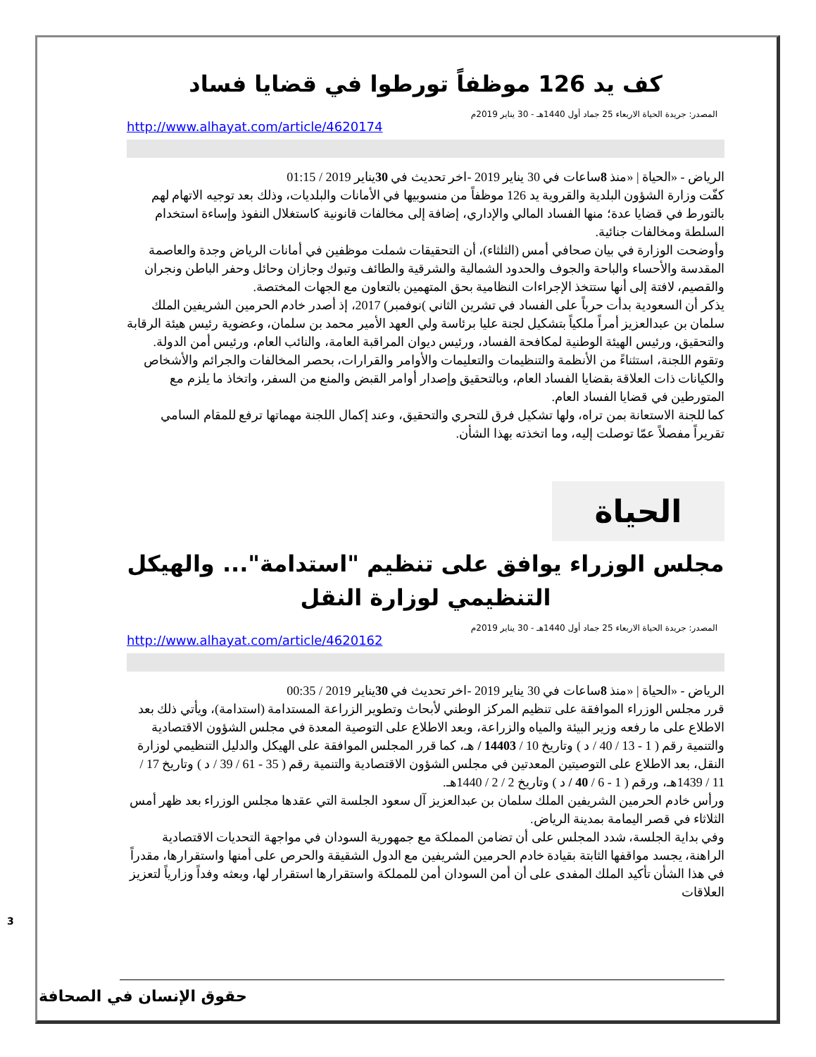كف يد 126 موظفاً تورطوا في قضايا فساد
المصدر: جريدة الحياة الاربعاء 25 جماد أول 1440هـ - 30 يناير 2019م
http://www.alhayat.com/article/4620174
الرياض - «الحياة | «منذ 8ساعات في 30 يناير 2019 -اخر تحديث في 30يناير 2019 / 01:15
كفّت وزارة الشؤون البلدية والقروية يد 126 موظفاً من منسوبيها في الأمانات والبلديات، وذلك بعد توجيه الاتهام لهم بالتورط في قضايا عدة؛ منها الفساد المالي والإداري، إضافة إلى مخالفات قانونية كاستغلال النفوذ وإساءة استخدام السلطة ومخالفات جنائية.
وأوضحت الوزارة في بيان صحافي أمس (الثلثاء)، أن التحقيقات شملت موظفين في أمانات الرياض وجدة والعاصمة المقدسة والأحساء والباحة والجوف والحدود الشمالية والشرقية والطائف وتبوك وجازان وحائل وحفر الباطن ونجران والقصيم، لافتة إلى أنها ستتخذ الإجراءات النظامية بحق المتهمين بالتعاون مع الجهات المختصة.
يذكر أن السعودية بدأت حرباً على الفساد في تشرين الثاني )نوفمبر) 2017، إذ أصدر خادم الحرمين الشريفين الملك سلمان بن عبدالعزيز أمراً ملكياً بتشكيل لجنة عليا برئاسة ولي العهد الأمير محمد بن سلمان، وعضوية رئيس هيئة الرقابة والتحقيق، ورئيس الهيئة الوطنية لمكافحة الفساد، ورئيس ديوان المراقبة العامة، والنائب العام، ورئيس أمن الدولة.
وتقوم اللجنة، استثناءً من الأنظمة والتنظيمات والتعليمات والأوامر والقرارات، بحصر المخالفات والجرائم والأشخاص والكيانات ذات العلاقة بقضايا الفساد العام، وبالتحقيق وإصدار أوامر القبض والمنع من السفر، واتخاذ ما يلزم مع المتورطين في قضايا الفساد العام.
كما للجنة الاستعانة بمن تراه، ولها تشكيل فرق للتحري والتحقيق، وعند إكمال اللجنة مهماتها ترفع للمقام السامي تقريراً مفصلاً عمّا توصلت إليه، وما اتخذته بهذا الشأن.
الحياة
مجلس الوزراء يوافق على تنظيم "استدامة"... والهيكل التنظيمي لوزارة النقل
المصدر: جريدة الحياة الاربعاء 25 جماد أول 1440هـ - 30 يناير 2019م
http://www.alhayat.com/article/4620162
الرياض - «الحياة | «منذ 8ساعات في 30 يناير 2019 -اخر تحديث في 30يناير 2019 / 00:35
قرر مجلس الوزراء الموافقة على تنظيم المركز الوطني لأبحاث وتطوير الزراعة المستدامة (استدامة)، ويأتي ذلك بعد الاطلاع على ما رفعه وزير البيئة والمياه والزراعة، وبعد الاطلاع على التوصية المعدة في مجلس الشؤون الاقتصادية والتنمية رقم ( 1 - 13 / 40 / د ) وتاريخ 10 / 14403 / هـ، كما قرر المجلس الموافقة على الهيكل والدليل التنظيمي لوزارة النقل، بعد الاطلاع على التوصيتين المعدتين في مجلس الشؤون الاقتصادية والتنمية رقم ( 35 - 61 / 39 / د ) وتاريخ 17 / 11 / 1439هـ، ورقم ( 1 - 6 / 40 / د ) وتاريخ 2 / 2 / 1440هـ.
ورأس خادم الحرمين الشريفين الملك سلمان بن عبدالعزيز آل سعود الجلسة التي عقدها مجلس الوزراء بعد ظهر أمس الثلاثاء في قصر اليمامة بمدينة الرياض.
وفي بداية الجلسة، شدد المجلس على أن تضامن المملكة مع جمهورية السودان في مواجهة التحديات الاقتصادية الراهنة، يجسد مواقفها الثابتة بقيادة خادم الحرمين الشريفين مع الدول الشقيقة والحرص على أمنها واستقرارها، مقدراً في هذا الشأن تأكيد الملك المفدى على أن أمن السودان أمن للمملكة واستقرارها استقرار لها، وبعثه وفداً وزارياً لتعزيز العلاقات
3
حقوق الإنسان في الصحافة